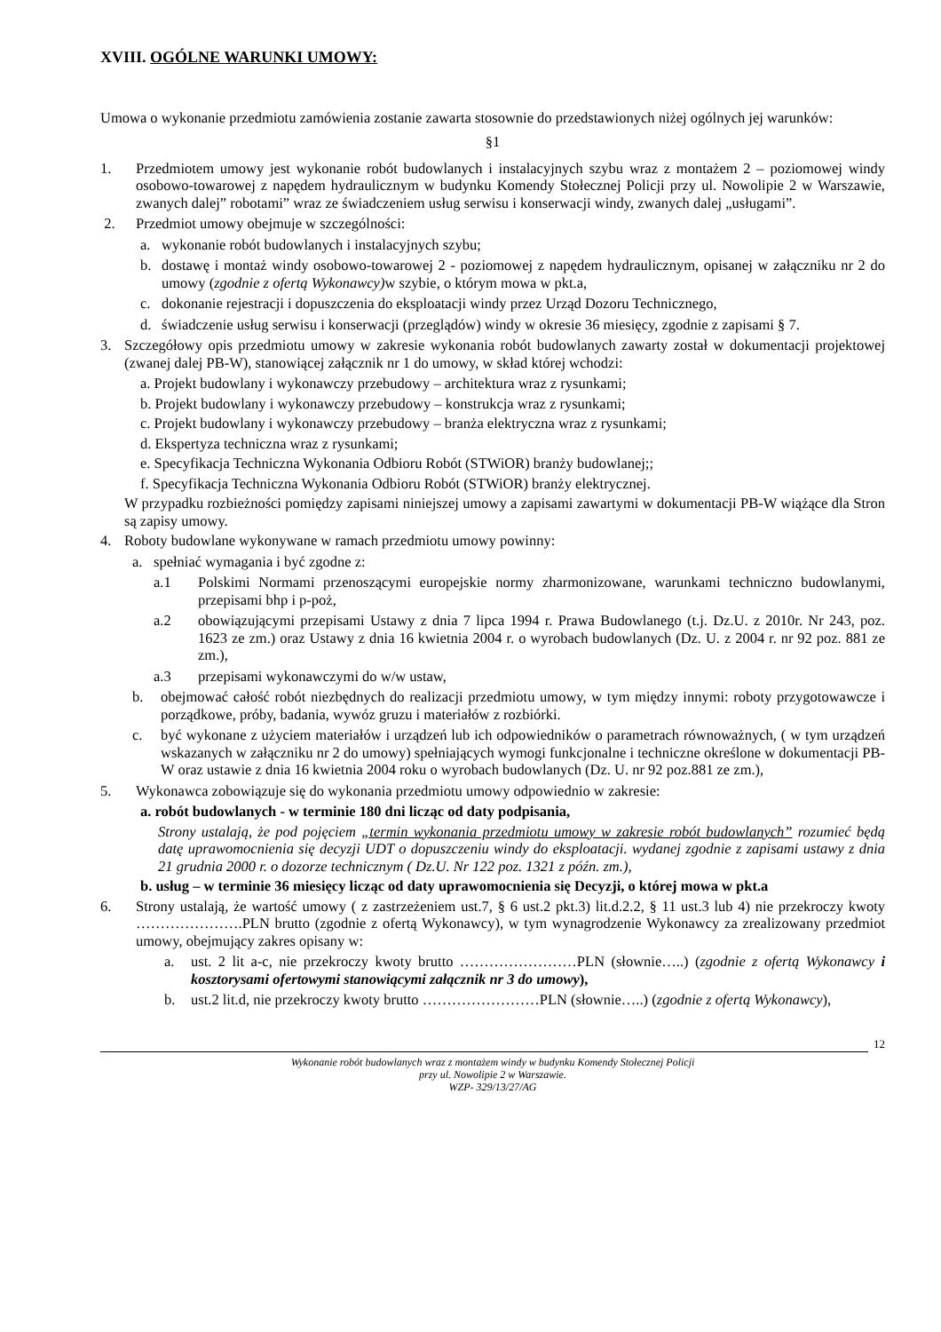XVIII. OGÓLNE WARUNKI UMOWY:
Umowa o wykonanie przedmiotu zamówienia zostanie zawarta stosownie do przedstawionych niżej ogólnych jej warunków:
§1
1. Przedmiotem umowy jest wykonanie robót budowlanych i instalacyjnych szybu wraz z montażem 2 – poziomowej windy osobowo-towarowej z napędem hydraulicznym w budynku Komendy Stołecznej Policji przy ul. Nowolipie 2 w Warszawie, zwanych dalej” robotami” wraz ze świadczeniem usług serwisu i konserwacji windy, zwanych dalej „usługami”.
2. Przedmiot umowy obejmuje w szczególności:
a. wykonanie robót budowlanych i instalacyjnych szybu;
b. dostawę i montaż windy osobowo-towarowej 2 - poziomowej z napędem hydraulicznym, opisanej w załączniku nr 2 do umowy (zgodnie z ofertą Wykonawcy) w szybie, o którym mowa w pkt.a,
c. dokonanie rejestracji i dopuszczenia do eksploatacji windy przez Urząd Dozoru Technicznego,
d. świadczenie usług serwisu i konserwacji (przeglądów) windy w okresie 36 miesięcy, zgodnie z zapisami § 7.
3. Szczegółowy opis przedmiotu umowy w zakresie wykonania robót budowlanych zawarty został w dokumentacji projektowej (zwanej dalej PB-W), stanowiącej załącznik nr 1 do umowy, w skład której wchodzi:
a. Projekt budowlany i wykonawczy przebudowy – architektura wraz z rysunkami;
b. Projekt budowlany i wykonawczy przebudowy – konstrukcja wraz z rysunkami;
c. Projekt budowlany i wykonawczy przebudowy – branża elektryczna wraz z rysunkami;
d. Ekspertyza techniczna wraz z rysunkami;
e. Specyfikacja Techniczna Wykonania Odbioru Robót (STWiOR) branży budowlanej;;
f. Specyfikacja Techniczna Wykonania Odbioru Robót (STWiOR) branży elektrycznej.
W przypadku rozbieżności pomiędzy zapisami niniejszej umowy a zapisami zawartymi w dokumentacji PB-W wiążące dla Stron są zapisy umowy.
4. Roboty budowlane wykonywane w ramach przedmiotu umowy powinny:
a. spełniać wymagania i być zgodne z:
a.1 Polskimi Normami przenoszącymi europejskie normy zharmonizowane, warunkami techniczno budowlanymi, przepisami bhp i p-poż,
a.2 obowiązującymi przepisami Ustawy z dnia 7 lipca 1994 r. Prawa Budowlanego (t.j. Dz.U. z 2010r. Nr 243, poz. 1623 ze zm.) oraz Ustawy z dnia 16 kwietnia 2004 r. o wyrobach budowlanych (Dz. U. z 2004 r. nr 92 poz. 881 ze zm.),
a.3 przepisami wykonawczymi do w/w ustaw,
b. obejmować całość robót niezbędnych do realizacji przedmiotu umowy, w tym między innymi: roboty przygotowawcze i porządkowe, próby, badania, wywóz gruzu i materiałów z rozbiórki.
c. być wykonane z użyciem materiałów i urządzeń lub ich odpowiedników o parametrach równoważnych, ( w tym urządzeń wskazanych w załączniku nr 2 do umowy) spełniających wymogi funkcjonalne i techniczne określone w dokumentacji PB-W oraz ustawie z dnia 16 kwietnia 2004 roku o wyrobach budowlanych (Dz. U. nr 92 poz.881 ze zm.),
5. Wykonawca zobowiązuje się do wykonania przedmiotu umowy odpowiednio w zakresie:
a. robót budowlanych - w terminie 180 dni licząc od daty podpisania,
Strony ustalają, że pod pojęciem „termin wykonania przedmiotu umowy w zakresie robót budowlanych” rozumieć będą datę uprawomocnienia się decyzji UDT o dopuszczeniu windy do eksploatacji. wydanej zgodnie z zapisami ustawy z dnia 21 grudnia 2000 r. o dozorze technicznym ( Dz.U. Nr 122 poz. 1321 z późn. zm.),
b. usług – w terminie 36 miesięcy licząc od daty uprawomocnienia się Decyzji, o której mowa w pkt.a
6. Strony ustalają, że wartość umowy ( z zastrzeżeniem ust.7, § 6 ust.2 pkt.3) lit.d.2.2, § 11 ust.3 lub 4) nie przekroczy kwoty ………………….PLN brutto (zgodnie z ofertą Wykonawcy), w tym wynagrodzenie Wykonawcy za zrealizowany przedmiot umowy, obejmujący zakres opisany w:
a. ust. 2 lit a-c, nie przekroczy kwoty brutto ……………………PLN (słownie…..) (zgodnie z ofertą Wykonawcy i kosztorysami ofertowymi stanowiącymi załącznik nr 3 do umowy),
b. ust.2 lit.d, nie przekroczy kwoty brutto ……………………PLN (słownie…..) (zgodnie z ofertą Wykonawcy),
12
Wykonanie robót budowlanych wraz z montażem windy w budynku Komendy Stołecznej Policji
przy ul. Nowolipie 2 w Warszawie.
WZP- 329/13/27/AG